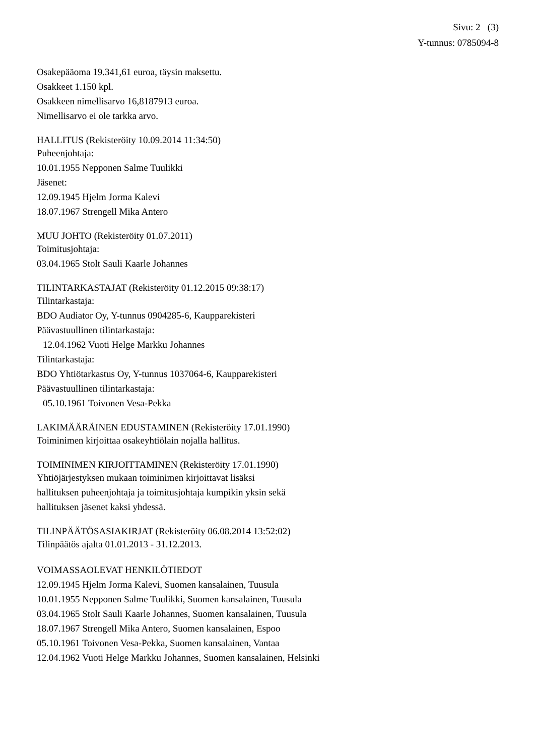Sivu: 2 (3)
Y-tunnus: 0785094-8
Osakepääoma 19.341,61 euroa, täysin maksettu.
Osakkeet 1.150 kpl.
Osakkeen nimellisarvo 16,8187913 euroa.
Nimellisarvo ei ole tarkka arvo.
HALLITUS (Rekisteröity 10.09.2014 11:34:50)
Puheenjohtaja:
10.01.1955 Nepponen Salme Tuulikki
Jäsenet:
12.09.1945 Hjelm Jorma Kalevi
18.07.1967 Strengell Mika Antero
MUU JOHTO (Rekisteröity 01.07.2011)
Toimitusjohtaja:
03.04.1965 Stolt Sauli Kaarle Johannes
TILINTARKASTAJAT (Rekisteröity 01.12.2015 09:38:17)
Tilintarkastaja:
BDO Audiator Oy, Y-tunnus 0904285-6, Kaupparekisteri
Päävastuullinen tilintarkastaja:
12.04.1962 Vuoti Helge Markku Johannes
Tilintarkastaja:
BDO Yhtiötarkastus Oy, Y-tunnus 1037064-6, Kaupparekisteri
Päävastuullinen tilintarkastaja:
05.10.1961 Toivonen Vesa-Pekka
LAKIMÄÄRÄINEN EDUSTAMINEN (Rekisteröity 17.01.1990)
Toiminimen kirjoittaa osakeyhtiölain nojalla hallitus.
TOIMINIMEN KIRJOITTAMINEN (Rekisteröity 17.01.1990)
Yhtiöjärjestyksen mukaan toiminimen kirjoittavat lisäksi
hallituksen puheenjohtaja ja toimitusjohtaja kumpikin yksin sekä
hallituksen jäsenet kaksi yhdessä.
TILINPÄÄTÖSASIAKIRJAT (Rekisteröity 06.08.2014 13:52:02)
Tilinpäätös ajalta 01.01.2013 - 31.12.2013.
VOIMASSAOLEVAT HENKILÖTIEDOT
12.09.1945 Hjelm Jorma Kalevi, Suomen kansalainen, Tuusula
10.01.1955 Nepponen Salme Tuulikki, Suomen kansalainen, Tuusula
03.04.1965 Stolt Sauli Kaarle Johannes, Suomen kansalainen, Tuusula
18.07.1967 Strengell Mika Antero, Suomen kansalainen, Espoo
05.10.1961 Toivonen Vesa-Pekka, Suomen kansalainen, Vantaa
12.04.1962 Vuoti Helge Markku Johannes, Suomen kansalainen, Helsinki